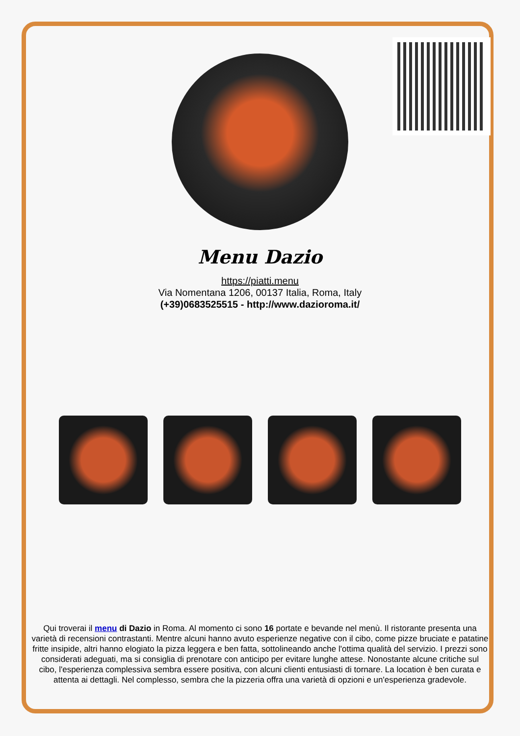Menu Dazio
https://piatti.menu
Via Nomentana 1206, 00137 Italia, Roma, Italy
(+39)0683525515 - http://www.dazioroma.it/
Qui troverai il menu di Dazio in Roma. Al momento ci sono 16 portate e bevande nel menù. Il ristorante presenta una varietà di recensioni contrastanti. Mentre alcuni hanno avuto esperienze negative con il cibo, come pizze bruciate e patatine fritte insipide, altri hanno elogiato la pizza leggera e ben fatta, sottolineando anche l'ottima qualità del servizio. I prezzi sono considerati adeguati, ma si consiglia di prenotare con anticipo per evitare lunghe attese. Nonostante alcune critiche sul cibo, l'esperienza complessiva sembra essere positiva, con alcuni clienti entusiasti di tornare. La location è ben curata e attenta ai dettagli. Nel complesso, sembra che la pizzeria offra una varietà di opzioni e un'esperienza gradevole.